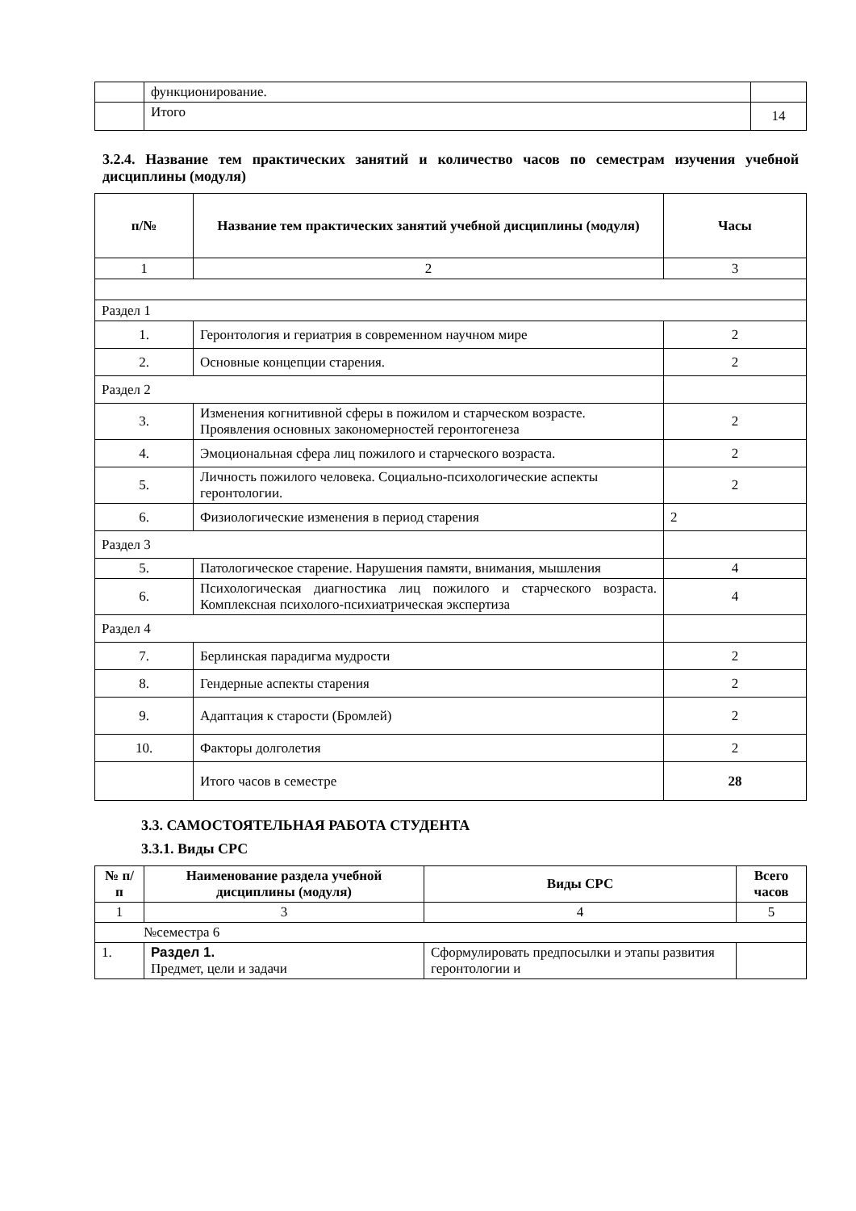| | функционирование. | |
| | Итого | 14 |
3.2.4. Название тем практических занятий и количество часов по семестрам изучения учебной дисциплины (модуля)
| п/№ | Название тем практических занятий учебной дисциплины (модуля) | Часы |
| --- | --- | --- |
| 1 | 2 | 3 |
| Раздел 1 | | |
| 1. | Геронтология и гериатрия в современном научном мире | 2 |
| 2. | Основные концепции старения. | 2 |
| Раздел 2 | | |
| 3. | Изменения когнитивной сферы в пожилом и старческом возрасте. Проявления основных закономерностей геронтогенеза | 2 |
| 4. | Эмоциональная сфера лиц пожилого и старческого возраста. | 2 |
| 5. | Личность пожилого человека. Социально-психологические аспекты геронтологии. | 2 |
| 6. | Физиологические изменения в период старения | 2 |
| Раздел 3 | | |
| 5. | Патологическое старение. Нарушения памяти, внимания, мышления | 4 |
| 6. | Психологическая диагностика лиц пожилого и старческого возраста. Комплексная психолого-психиатрическая экспертиза | 4 |
| Раздел 4 | | |
| 7. | Берлинская парадигма мудрости | 2 |
| 8. | Гендерные аспекты старения | 2 |
| 9. | Адаптация к старости (Бромлей) | 2 |
| 10. | Факторы долголетия | 2 |
| | Итого часов в семестре | 28 |
3.3. САМОСТОЯТЕЛЬНАЯ РАБОТА СТУДЕНТА
3.3.1. Виды СРС
| № п/п | Наименование раздела учебной дисциплины (модуля) | Виды СРС | Всего часов |
| --- | --- | --- | --- |
| 1 | 3 | 4 | 5 |
| №семестра 6 | | | |
| 1. | Раздел 1. Предмет, цели и задачи | Сформулировать предпосылки и этапы развития геронтологии и | |